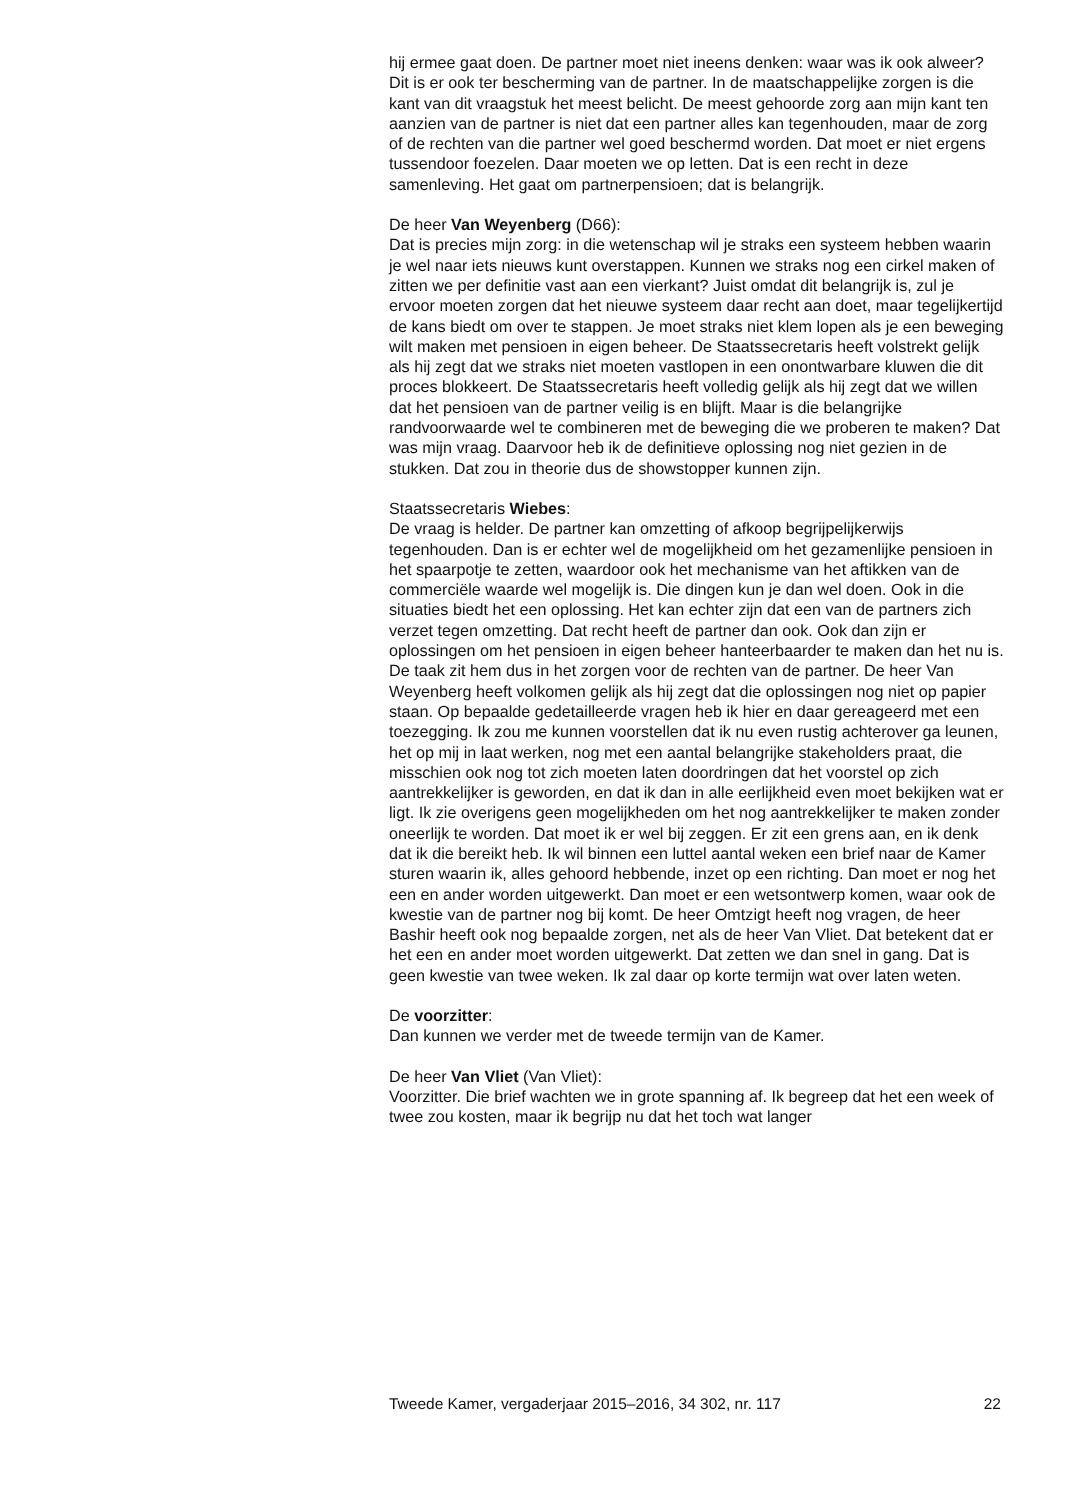hij ermee gaat doen. De partner moet niet ineens denken: waar was ik ook alweer? Dit is er ook ter bescherming van de partner. In de maatschappelijke zorgen is die kant van dit vraagstuk het meest belicht. De meest gehoorde zorg aan mijn kant ten aanzien van de partner is niet dat een partner alles kan tegenhouden, maar de zorg of de rechten van die partner wel goed beschermd worden. Dat moet er niet ergens tussendoor foezelen. Daar moeten we op letten. Dat is een recht in deze samenleving. Het gaat om partnerpensioen; dat is belangrijk.
De heer Van Weyenberg (D66):
Dat is precies mijn zorg: in die wetenschap wil je straks een systeem hebben waarin je wel naar iets nieuws kunt overstappen. Kunnen we straks nog een cirkel maken of zitten we per definitie vast aan een vierkant? Juist omdat dit belangrijk is, zul je ervoor moeten zorgen dat het nieuwe systeem daar recht aan doet, maar tegelijkertijd de kans biedt om over te stappen. Je moet straks niet klem lopen als je een beweging wilt maken met pensioen in eigen beheer. De Staatssecretaris heeft volstrekt gelijk als hij zegt dat we straks niet moeten vastlopen in een onontwarbare kluwen die dit proces blokkeert. De Staatssecretaris heeft volledig gelijk als hij zegt dat we willen dat het pensioen van de partner veilig is en blijft. Maar is die belangrijke randvoorwaarde wel te combineren met de beweging die we proberen te maken? Dat was mijn vraag. Daarvoor heb ik de definitieve oplossing nog niet gezien in de stukken. Dat zou in theorie dus de showstopper kunnen zijn.
Staatssecretaris Wiebes:
De vraag is helder. De partner kan omzetting of afkoop begrijpelijkerwijs tegenhouden. Dan is er echter wel de mogelijkheid om het gezamenlijke pensioen in het spaarpotje te zetten, waardoor ook het mechanisme van het aftikken van de commerciële waarde wel mogelijk is. Die dingen kun je dan wel doen. Ook in die situaties biedt het een oplossing. Het kan echter zijn dat een van de partners zich verzet tegen omzetting. Dat recht heeft de partner dan ook. Ook dan zijn er oplossingen om het pensioen in eigen beheer hanteerbaarder te maken dan het nu is. De taak zit hem dus in het zorgen voor de rechten van de partner. De heer Van Weyenberg heeft volkomen gelijk als hij zegt dat die oplossingen nog niet op papier staan. Op bepaalde gedetailleerde vragen heb ik hier en daar gereageerd met een toezegging. Ik zou me kunnen voorstellen dat ik nu even rustig achterover ga leunen, het op mij in laat werken, nog met een aantal belangrijke stakeholders praat, die misschien ook nog tot zich moeten laten doordringen dat het voorstel op zich aantrekkelijker is geworden, en dat ik dan in alle eerlijkheid even moet bekijken wat er ligt. Ik zie overigens geen mogelijkheden om het nog aantrekkelijker te maken zonder oneerlijk te worden. Dat moet ik er wel bij zeggen. Er zit een grens aan, en ik denk dat ik die bereikt heb. Ik wil binnen een luttel aantal weken een brief naar de Kamer sturen waarin ik, alles gehoord hebbende, inzet op een richting. Dan moet er nog het een en ander worden uitgewerkt. Dan moet er een wetsontwerp komen, waar ook de kwestie van de partner nog bij komt. De heer Omtzigt heeft nog vragen, de heer Bashir heeft ook nog bepaalde zorgen, net als de heer Van Vliet. Dat betekent dat er het een en ander moet worden uitgewerkt. Dat zetten we dan snel in gang. Dat is geen kwestie van twee weken. Ik zal daar op korte termijn wat over laten weten.
De voorzitter:
Dan kunnen we verder met de tweede termijn van de Kamer.
De heer Van Vliet (Van Vliet):
Voorzitter. Die brief wachten we in grote spanning af. Ik begreep dat het een week of twee zou kosten, maar ik begrijp nu dat het toch wat langer
Tweede Kamer, vergaderjaar 2015–2016, 34 302, nr. 117 22